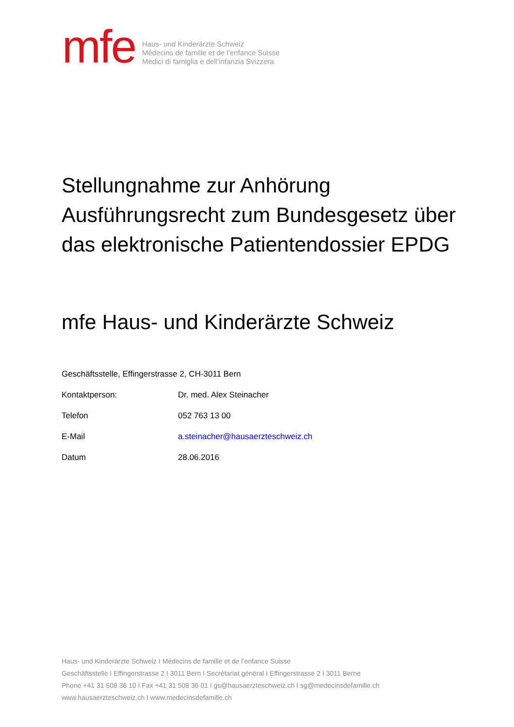mfe
Haus- und Kinderärzte Schweiz
Médecins de famille et de l’enfance Suisse
Medici di famiglia e dell’infanzia Svizzera
Stellungnahme zur Anhörung Ausführungsrecht zum Bundesgesetz über das elektronische Patientendossier EPDG
mfe Haus- und Kinderärzte Schweiz
Geschäftsstelle, Effingerstrasse 2, CH-3011 Bern
Kontaktperson: Dr. med. Alex Steinacher
Telefon 052 763 13 00
E-Mail a.steinacher@hausaerzteschweiz.ch
Datum 28.06.2016
Haus- und Kinderärzte Schweiz I Médecins de famille et de l’enfance Suisse
Geschäftsstelle I Effingerstrasse 2 I 3011 Bern I Secrétariat général I Effingerstrasse 2 I 3011 Berne
Phone +41 31 508 36 10 I Fax +41 31 508 36 01 I gs@hausaerzteschweiz.ch I sg@medecinsdefamille.ch
www.hausaerzteschweiz.ch I www.medecinsdefamille.ch